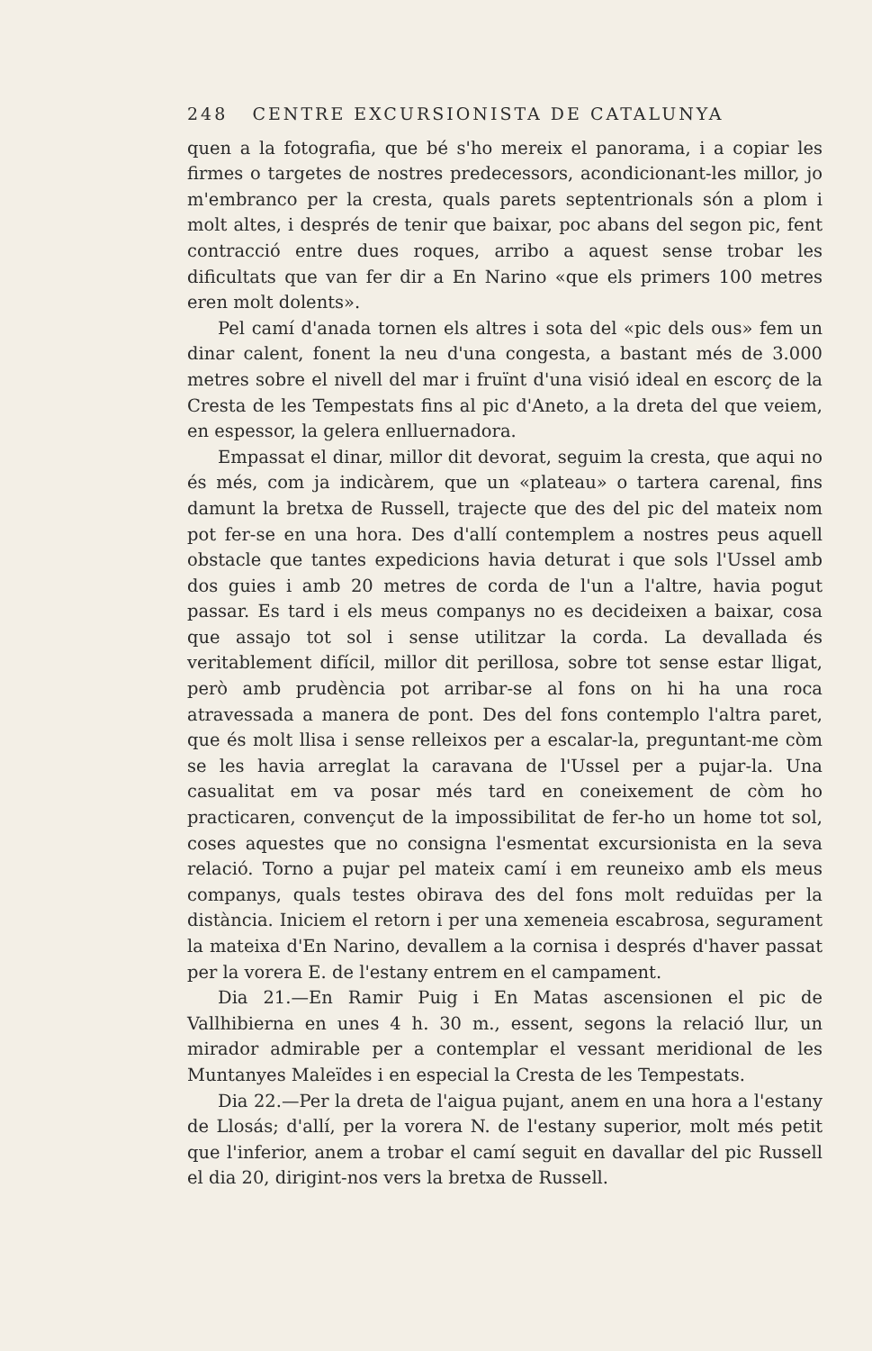248 CENTRE EXCURSIONISTA DE CATALUNYA
quen a la fotografia, que bé s'ho mereix el panorama, i a copiar les firmes o targetes de nostres predecessors, acondicionant-les millor, jo m'embranco per la cresta, quals parets septentrionals són a plom i molt altes, i després de tenir que baixar, poc abans del segon pic, fent contracció entre dues roques, arribo a aquest sense trobar les dificultats que van fer dir a En Narino «que els primers 100 metres eren molt dolents».
Pel camí d'anada tornen els altres i sota del «pic dels ous» fem un dinar calent, fonent la neu d'una congesta, a bastant més de 3.000 metres sobre el nivell del mar i fruïnt d'una visió ideal en escorç de la Cresta de les Tempestats fins al pic d'Aneto, a la dreta del que veiem, en espessor, la gelera enlluernadora.
Empassat el dinar, millor dit devorat, seguim la cresta, que aqui no és més, com ja indicàrem, que un «plateau» o tartera carenal, fins damunt la bretxa de Russell, trajecte que des del pic del mateix nom pot fer-se en una hora. Des d'allí contemplem a nostres peus aquell obstacle que tantes expedicions havia deturat i que sols l'Ussel amb dos guies i amb 20 metres de corda de l'un a l'altre, havia pogut passar. Es tard i els meus companys no es decideixen a baixar, cosa que assajo tot sol i sense utilitzar la corda. La devallada és veritablement difícil, millor dit perillosa, sobre tot sense estar lligat, però amb prudència pot arribar-se al fons on hi ha una roca atravessada a manera de pont. Des del fons contemplo l'altra paret, que és molt llisa i sense relleixos per a escalar-la, preguntant-me còm se les havia arreglat la caravana de l'Ussel per a pujar-la. Una casualitat em va posar més tard en coneixement de còm ho practicaren, convençut de la impossibilitat de fer-ho un home tot sol, coses aquestes que no consigna l'esmentat excursionista en la seva relació. Torno a pujar pel mateix camí i em reuneixo amb els meus companys, quals testes obirava des del fons molt reduïdas per la distància. Iniciem el retorn i per una xemeneia escabrosa, segurament la mateixa d'En Narino, devallem a la cornisa i després d'haver passat per la vorera E. de l'estany entrem en el campament.
Dia 21.—En Ramir Puig i En Matas ascensionen el pic de Vallhibierna en unes 4 h. 30 m., essent, segons la relació llur, un mirador admirable per a contemplar el vessant meridional de les Muntanyes Maleïdes i en especial la Cresta de les Tempestats.
Dia 22.—Per la dreta de l'aigua pujant, anem en una hora a l'estany de Llosás; d'allí, per la vorera N. de l'estany superior, molt més petit que l'inferior, anem a trobar el camí seguit en davallar del pic Russell el dia 20, dirigint-nos vers la bretxa de Russell.